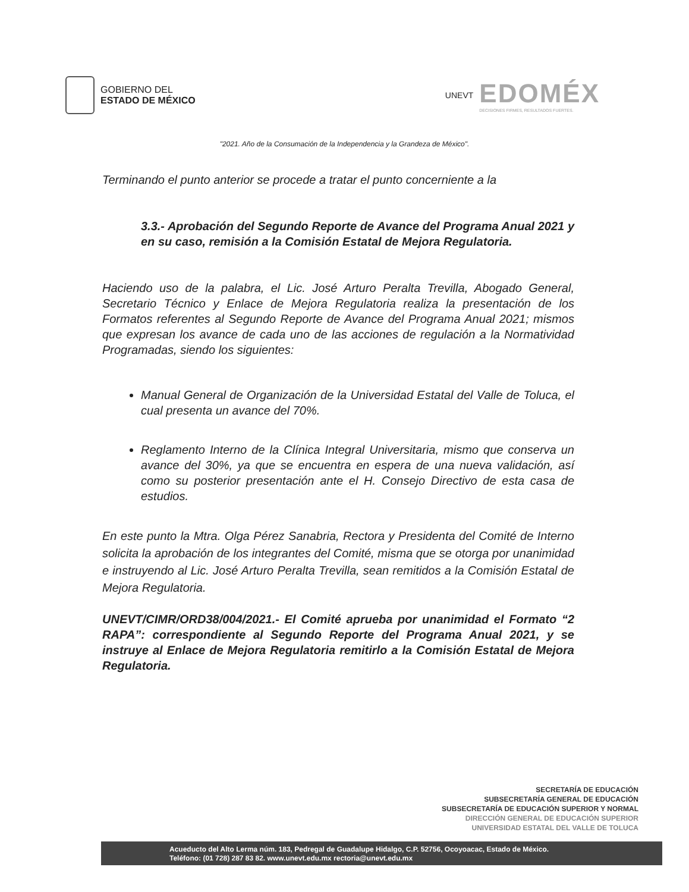GOBIERNO DEL
ESTADO DE MÉXICO
UNEVT
EDOMÉX
DECISIONES FIRMES, RESULTADOS FUERTES.
"2021. Año de la Consumación de la Independencia y la Grandeza de México".
Terminando el punto anterior se procede a tratar el punto concerniente a la
3.3.- Aprobación del Segundo Reporte de Avance del Programa Anual 2021 y en su caso, remisión a la Comisión Estatal de Mejora Regulatoria.
Haciendo uso de la palabra, el Lic. José Arturo Peralta Trevilla, Abogado General, Secretario Técnico y Enlace de Mejora Regulatoria realiza la presentación de los Formatos referentes al Segundo Reporte de Avance del Programa Anual 2021; mismos que expresan los avance de cada uno de las acciones de regulación a la Normatividad Programadas, siendo los siguientes:
Manual General de Organización de la Universidad Estatal del Valle de Toluca, el cual presenta un avance del 70%.
Reglamento Interno de la Clínica Integral Universitaria, mismo que conserva un avance del 30%, ya que se encuentra en espera de una nueva validación, así como su posterior presentación ante el H. Consejo Directivo de esta casa de estudios.
En este punto la Mtra. Olga Pérez Sanabria, Rectora y Presidenta del Comité de Interno solicita la aprobación de los integrantes del Comité, misma que se otorga por unanimidad e instruyendo al Lic. José Arturo Peralta Trevilla, sean remitidos a la Comisión Estatal de Mejora Regulatoria.
UNEVT/CIMR/ORD38/004/2021.- El Comité aprueba por unanimidad el Formato “2 RAPA”: correspondiente al Segundo Reporte del Programa Anual 2021, y se instruye al Enlace de Mejora Regulatoria remitirlo a la Comisión Estatal de Mejora Regulatoria.
SECRETARÍA DE EDUCACIÓN
SUBSECRETARÍA GENERAL DE EDUCACIÓN
SUBSECRETARÍA DE EDUCACIÓN SUPERIOR Y NORMAL
DIRECCIÓN GENERAL DE EDUCACIÓN SUPERIOR
UNIVERSIDAD ESTATAL DEL VALLE DE TOLUCA
Acueducto del Alto Lerma núm. 183, Pedregal de Guadalupe Hidalgo, C.P. 52756, Ocoyoacac, Estado de México.
Teléfono: (01 728) 287 83 82. www.unevt.edu.mx rectoria@unevt.edu.mx